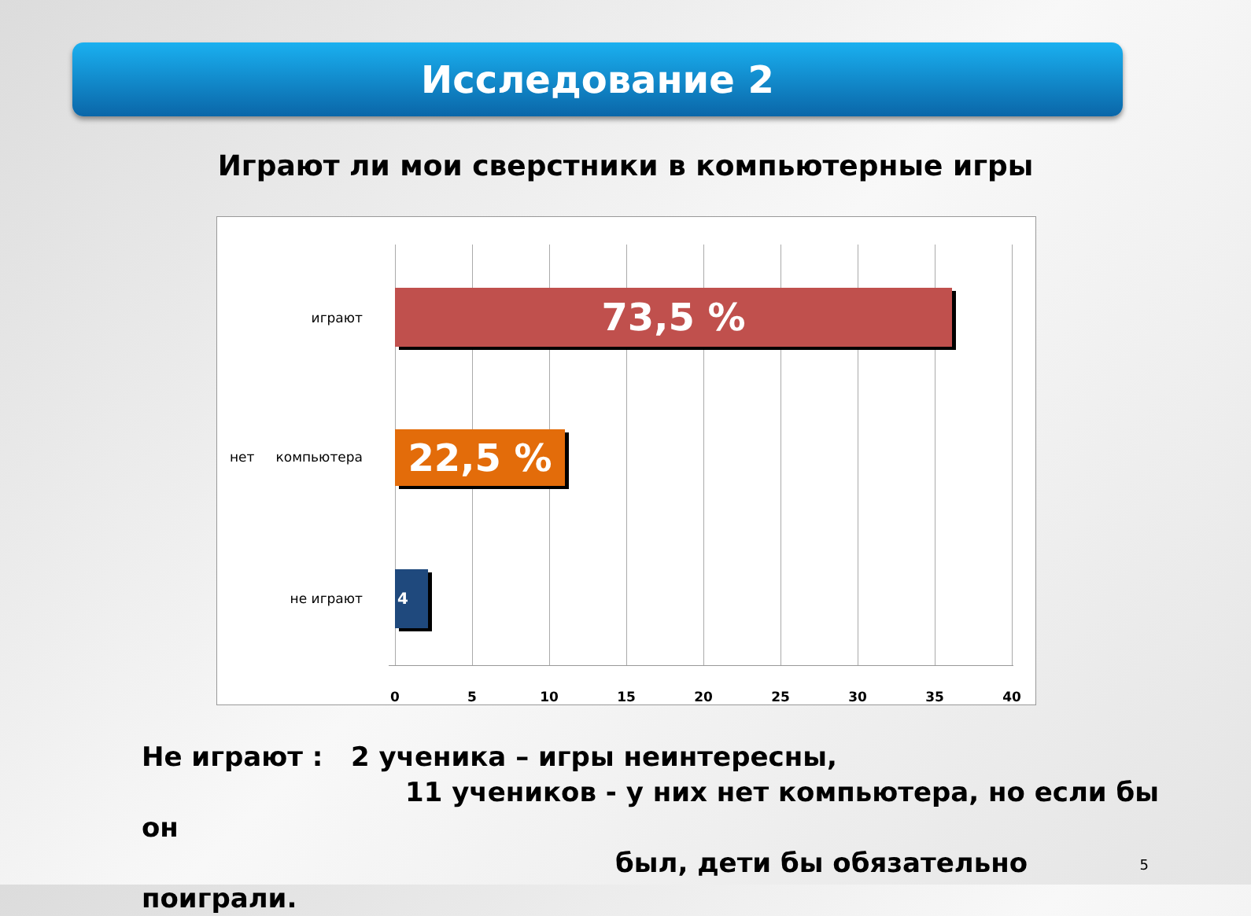Исследование 2
Играют ли мои сверстники в компьютерные игры
играют 73,5 %
нет компьютера 22,5 %
не играют
4 %
0 5 10 15 20 25 30 35 40
Не играют : 2 ученика – игры неинтересны,
11 учеников - у них нет компьютера, но если бы он
был, дети бы обязательно поиграли.
5